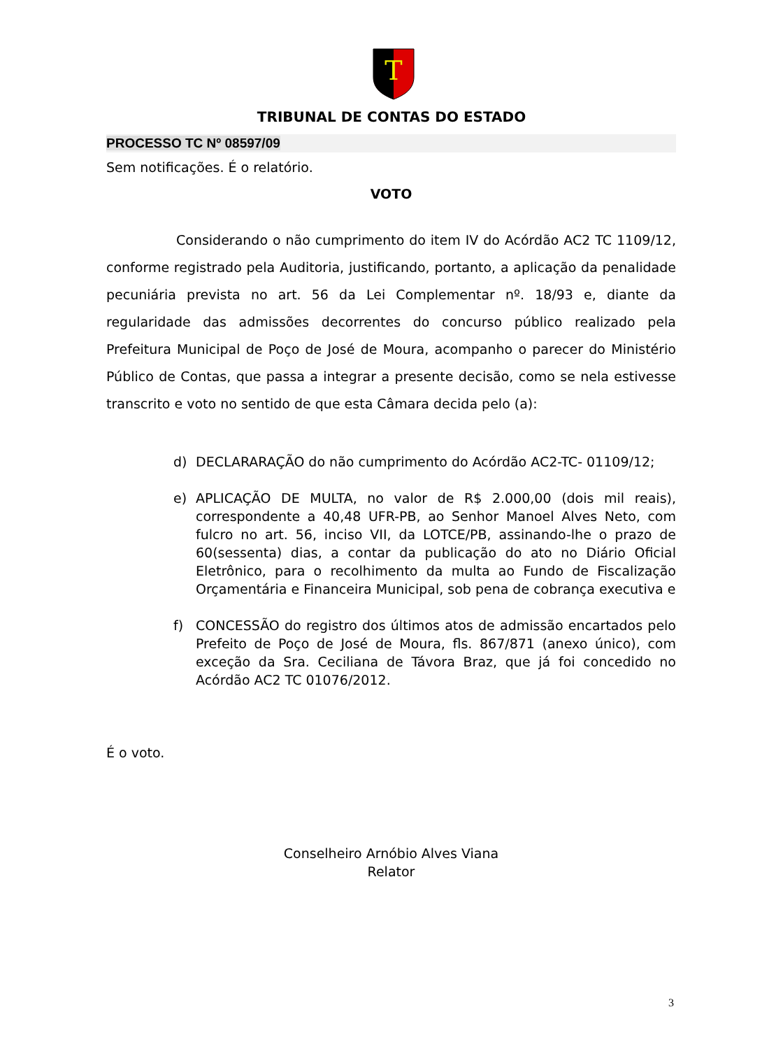T
TRIBUNAL DE CONTAS DO ESTADO
PROCESSO TC Nº 08597/09
Sem notificações. É o relatório.
VOTO
Considerando o não cumprimento do item IV do Acórdão AC2 TC 1109/12, conforme registrado pela Auditoria, justificando, portanto, a aplicação da penalidade pecuniária prevista no art. 56 da Lei Complementar nº. 18/93 e, diante da regularidade das admissões decorrentes do concurso público realizado pela Prefeitura Municipal de Poço de José de Moura, acompanho o parecer do Ministério Público de Contas, que passa a integrar a presente decisão, como se nela estivesse transcrito e voto no sentido de que esta Câmara decida pelo (a):
d) DECLARARAÇÃO do não cumprimento do Acórdão AC2-TC- 01109/12;
e) APLICAÇÃO DE MULTA, no valor de R$ 2.000,00 (dois mil reais), correspondente a 40,48 UFR-PB, ao Senhor Manoel Alves Neto, com fulcro no art. 56, inciso VII, da LOTCE/PB, assinando-lhe o prazo de 60(sessenta) dias, a contar da publicação do ato no Diário Oficial Eletrônico, para o recolhimento da multa ao Fundo de Fiscalização Orçamentária e Financeira Municipal, sob pena de cobrança executiva e
f) CONCESSÃO do registro dos últimos atos de admissão encartados pelo Prefeito de Poço de José de Moura, fls. 867/871 (anexo único), com exceção da Sra. Ceciliana de Távora Braz, que já foi concedido no Acórdão AC2 TC 01076/2012.
É o voto.
Conselheiro Arnóbio Alves Viana
Relator
3